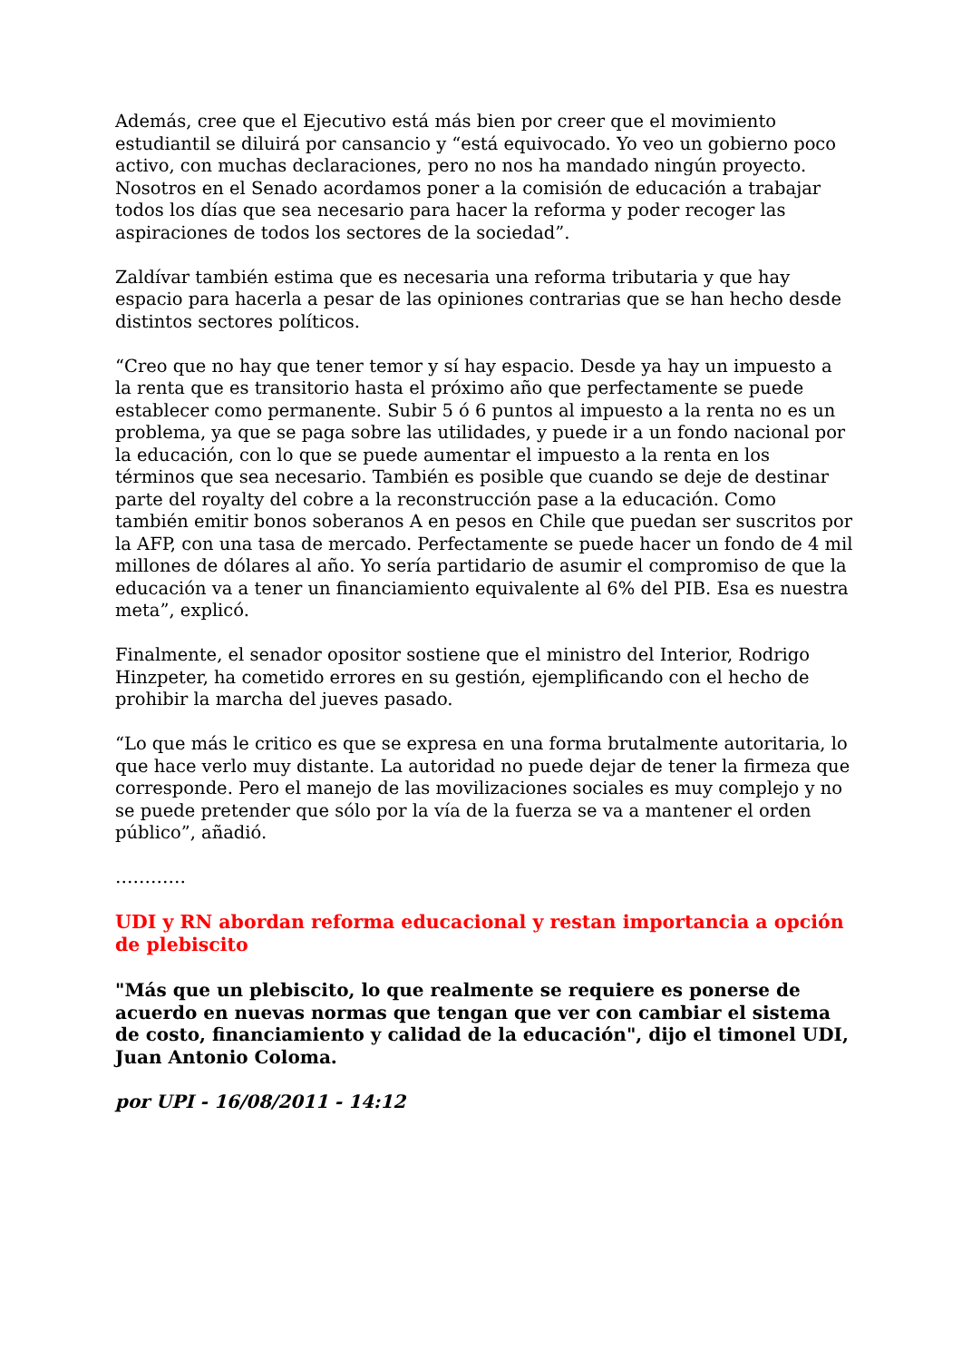Además, cree que el Ejecutivo está más bien por creer que el movimiento estudiantil se diluirá por cansancio y “está equivocado. Yo veo un gobierno poco activo, con muchas declaraciones, pero no nos ha mandado ningún proyecto. Nosotros en el Senado acordamos poner a la comisión de educación a trabajar todos los días que sea necesario para hacer la reforma y poder recoger las aspiraciones de todos los sectores de la sociedad”.
Zaldívar también estima que es necesaria una reforma tributaria y que hay espacio para hacerla a pesar de las opiniones contrarias que se han hecho desde distintos sectores políticos.
“Creo que no hay que tener temor y sí hay espacio. Desde ya hay un impuesto a la renta que es transitorio hasta el próximo año que perfectamente se puede establecer como permanente. Subir 5 ó 6 puntos al impuesto a la renta no es un problema, ya que se paga sobre las utilidades, y puede ir a un fondo nacional por la educación, con lo que se puede aumentar el impuesto a la renta en los términos que sea necesario. También es posible que cuando se deje de destinar parte del royalty del cobre a la reconstrucción pase a la educación. Como también emitir bonos soberanos A en pesos en Chile que puedan ser suscritos por la AFP, con una tasa de mercado. Perfectamente se puede hacer un fondo de 4 mil millones de dólares al año. Yo sería partidario de asumir el compromiso de que la educación va a tener un financiamiento equivalente al 6% del PIB. Esa es nuestra meta”, explicó.
Finalmente, el senador opositor sostiene que el ministro del Interior, Rodrigo Hinzpeter, ha cometido errores en su gestión, ejemplificando con el hecho de prohibir la marcha del jueves pasado.
“Lo que más le critico es que se expresa en una forma brutalmente autoritaria, lo que hace verlo muy distante. La autoridad no puede dejar de tener la firmeza que corresponde. Pero el manejo de las movilizaciones sociales es muy complejo y no se puede pretender que sólo por la vía de la fuerza se va a mantener el orden público”, añadió.
…………
UDI y RN abordan reforma educacional y restan importancia a opción de plebiscito
"Más que un plebiscito, lo que realmente se requiere es ponerse de acuerdo en nuevas normas que tengan que ver con cambiar el sistema de costo, financiamiento y calidad de la educación", dijo el timonel UDI, Juan Antonio Coloma.
por UPI - 16/08/2011 - 14:12